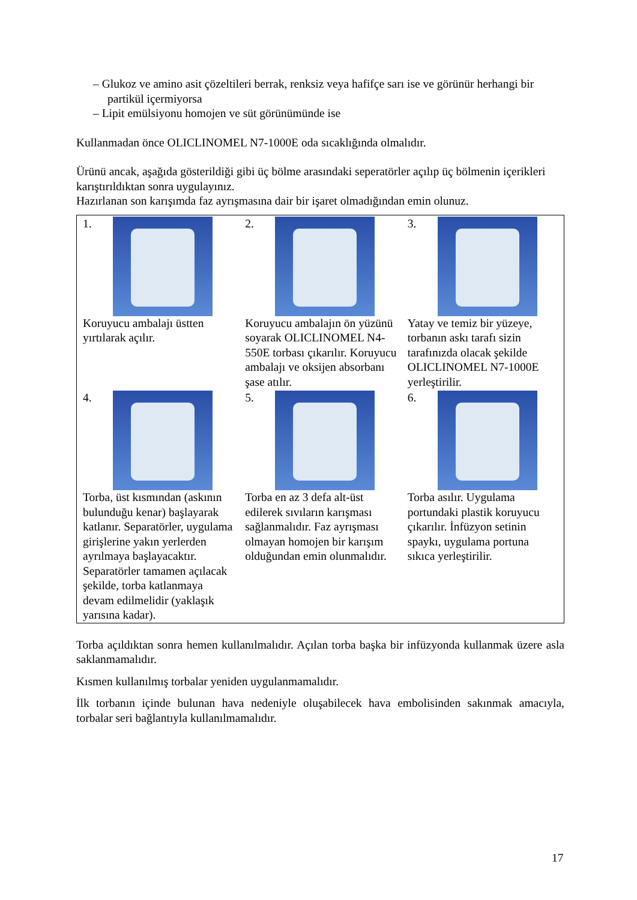– Glukoz ve amino asit çözeltileri berrak, renksiz veya hafifçe sarı ise ve görünür herhangi bir partikül içermiyorsa
– Lipit emülsiyonu homojen ve süt görünümünde ise
Kullanmadan önce OLICLINOMEL N7-1000E oda sıcaklığında olmalıdır.
Ürünü ancak, aşağıda gösterildiği gibi üç bölme arasındaki seperatörler açılıp üç bölmenin içerikleri karıştırıldıktan sonra uygulayınız.
Hazırlanan son karışımda faz ayrışmasına dair bir işaret olmadığından emin olunuz.
| 1. Koruyucu ambalajı üstten yırtılarak açılır. | 2. Koruyucu ambalajın ön yüzünü soyarak OLICLINOMEL N4-550E torbası çıkarılır. Koruyucu ambalajı ve oksijen absorbanı şase atılır. | 3. Yatay ve temiz bir yüzeye, torbanın askı tarafı sizin tarafınızda olacak şekilde OLICLINOMEL N7-1000E yerleştirilir. |
| 4. Torba, üst kısmından (askının bulunduğu kenar) başlayarak katlanır. Separatörler, uygulama girişlerine yakın yerlerden ayrılmaya başlayacaktır. Separatörler tamamen açılacak şekilde, torba katlanmaya devam edilmelidir (yaklaşık yarısına kadar). | 5. Torba en az 3 defa alt-üst edilerek sıvıların karışması sağlanmalıdır. Faz ayrışması olmayan homojen bir karışım olduğundan emin olunmalıdır. | 6. Torba asılır. Uygulama portundaki plastik koruyucu çıkarılır. İnfüzyon setinin spaykı, uygulama portuna sıkıca yerleştirilir. |
Torba açıldıktan sonra hemen kullanılmalıdır. Açılan torba başka bir infüzyonda kullanmak üzere asla saklanmamalıdır.
Kısmen kullanılmış torbalar yeniden uygulanmamalıdır.
İlk torbanın içinde bulunan hava nedeniyle oluşabilecek hava embolisinden sakınmak amacıyla, torbalar seri bağlantıyla kullanılmamalıdır.
17